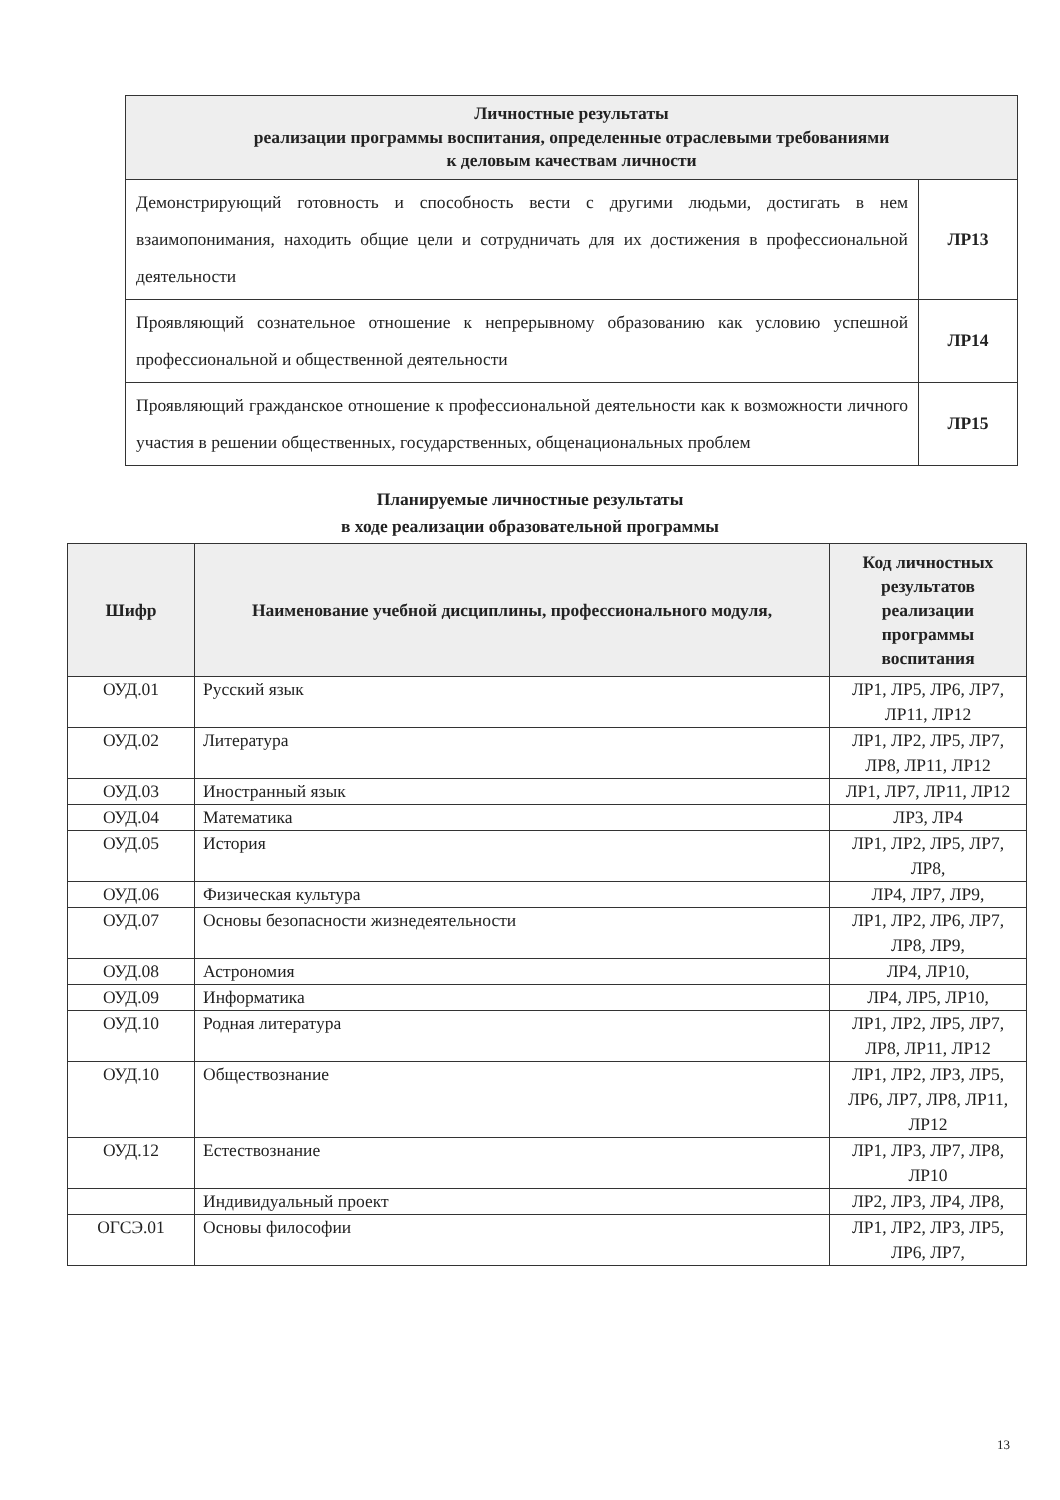| Личностные результаты реализации программы воспитания, определенные отраслевыми требованиями к деловым качествам личности | |
| --- | --- |
| Демонстрирующий готовность и способность вести с другими людьми, достигать в нем взаимопонимания, находить общие цели и сотрудничать для их достижения в профессиональной деятельности | ЛР13 |
| Проявляющий сознательное отношение к непрерывному образованию как условию успешной профессиональной и общественной деятельности | ЛР14 |
| Проявляющий гражданское отношение к профессиональной деятельности как к возможности личного участия в решении общественных, государственных, общенациональных проблем | ЛР15 |
Планируемые личностные результаты
в ходе реализации образовательной программы
| Шифр | Наименование учебной дисциплины, профессионального модуля, | Код личностных результатов реализации программы воспитания |
| --- | --- | --- |
| ОУД.01 | Русский язык | ЛР1, ЛР5, ЛР6, ЛР7, ЛР11, ЛР12 |
| ОУД.02 | Литература | ЛР1, ЛР2, ЛР5, ЛР7, ЛР8, ЛР11, ЛР12 |
| ОУД.03 | Иностранный язык | ЛР1, ЛР7, ЛР11, ЛР12 |
| ОУД.04 | Математика | ЛР3, ЛР4 |
| ОУД.05 | История | ЛР1, ЛР2, ЛР5, ЛР7, ЛР8, |
| ОУД.06 | Физическая культура | ЛР4, ЛР7, ЛР9, |
| ОУД.07 | Основы безопасности жизнедеятельности | ЛР1, ЛР2, ЛР6, ЛР7, ЛР8, ЛР9, |
| ОУД.08 | Астрономия | ЛР4, ЛР10, |
| ОУД.09 | Информатика | ЛР4, ЛР5, ЛР10, |
| ОУД.10 | Родная литература | ЛР1, ЛР2, ЛР5, ЛР7, ЛР8, ЛР11, ЛР12 |
| ОУД.10 | Обществознание | ЛР1, ЛР2, ЛР3, ЛР5, ЛР6, ЛР7, ЛР8, ЛР11, ЛР12 |
| ОУД.12 | Естествознание | ЛР1, ЛР3, ЛР7, ЛР8, ЛР10 |
| | Индивидуальный проект | ЛР2, ЛР3, ЛР4, ЛР8, |
| ОГСЭ.01 | Основы философии | ЛР1, ЛР2, ЛР3, ЛР5, ЛР6, ЛР7, |
13